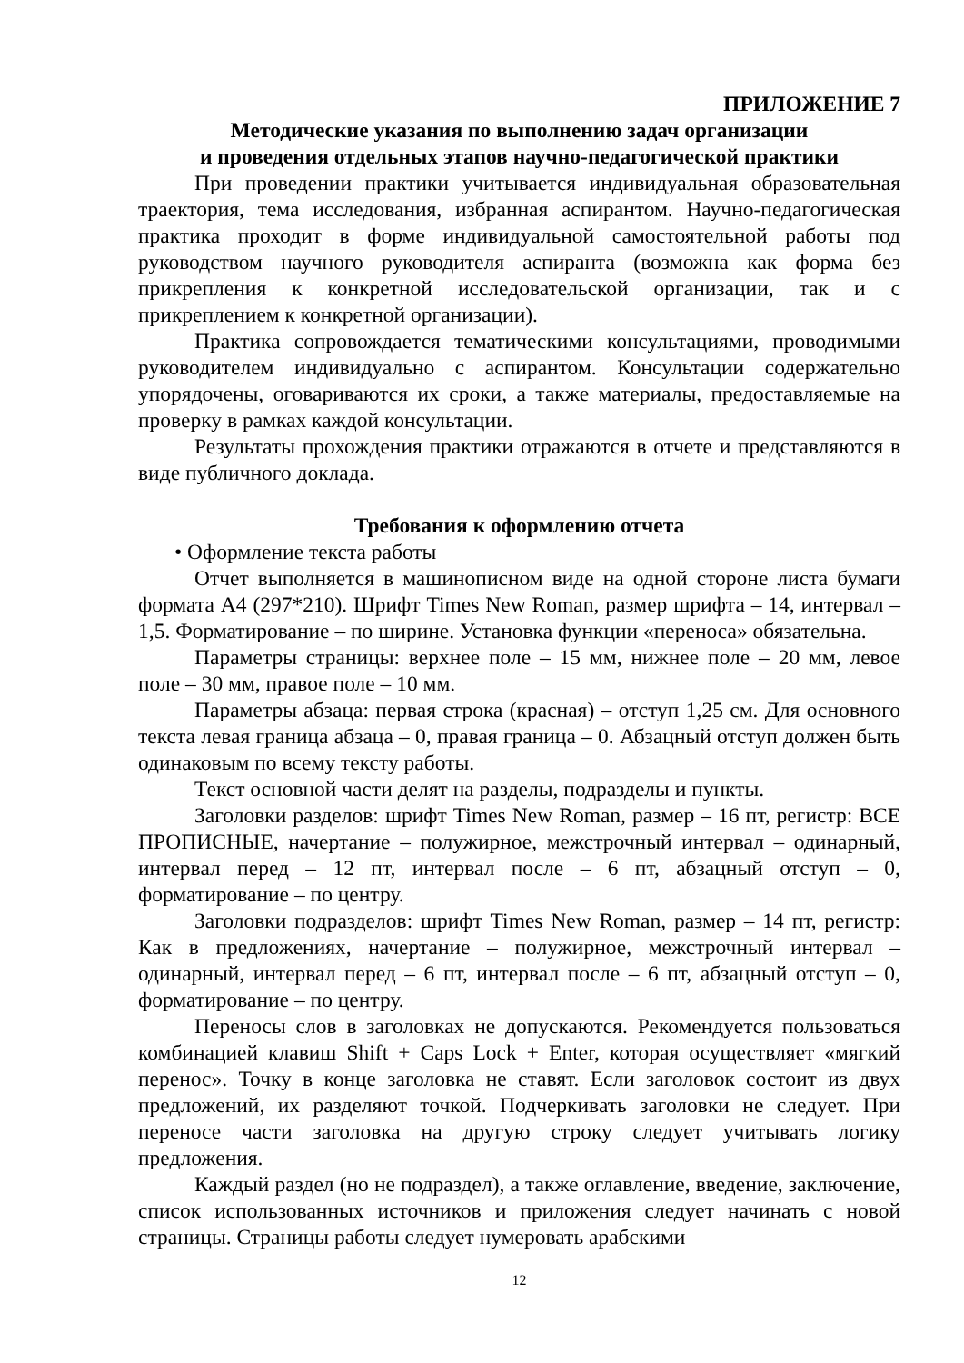ПРИЛОЖЕНИЕ 7
Методические указания по выполнению задач организации
и проведения отдельных этапов научно-педагогической практики
При проведении практики учитывается индивидуальная образовательная траектория, тема исследования, избранная аспирантом. Научно-педагогическая практика проходит в форме индивидуальной самостоятельной работы под руководством научного руководителя аспиранта (возможна как форма без прикрепления к конкретной исследовательской организации, так и с прикреплением к конкретной организации).
Практика сопровождается тематическими консультациями, проводимыми руководителем индивидуально с аспирантом. Консультации содержательно упорядочены, оговариваются их сроки, а также материалы, предоставляемые на проверку в рамках каждой консультации.
Результаты прохождения практики отражаются в отчете и представляются в виде публичного доклада.
Требования к оформлению отчета
• Оформление текста работы
Отчет выполняется в машинописном виде на одной стороне листа бумаги формата А4 (297*210). Шрифт Times New Roman, размер шрифта – 14, интервал – 1,5. Форматирование – по ширине. Установка функции «переноса» обязательна.
Параметры страницы: верхнее поле – 15 мм, нижнее поле – 20 мм, левое поле – 30 мм, правое поле – 10 мм.
Параметры абзаца: первая строка (красная) – отступ 1,25 см. Для основного текста левая граница абзаца – 0, правая граница – 0. Абзацный отступ должен быть одинаковым по всему тексту работы.
Текст основной части делят на разделы, подразделы и пункты.
Заголовки разделов: шрифт Times New Roman, размер – 16 пт, регистр: ВСЕ ПРОПИСНЫЕ, начертание – полужирное, межстрочный интервал – одинарный, интервал перед – 12 пт, интервал после – 6 пт, абзацный отступ – 0, форматирование – по центру.
Заголовки подразделов: шрифт Times New Roman, размер – 14 пт, регистр: Как в предложениях, начертание – полужирное, межстрочный интервал – одинарный, интервал перед – 6 пт, интервал после – 6 пт, абзацный отступ – 0, форматирование – по центру.
Переносы слов в заголовках не допускаются. Рекомендуется пользоваться комбинацией клавиш Shift + Caps Lock + Enter, которая осуществляет «мягкий перенос». Точку в конце заголовка не ставят. Если заголовок состоит из двух предложений, их разделяют точкой. Подчеркивать заголовки не следует. При переносе части заголовка на другую строку следует учитывать логику предложения.
Каждый раздел (но не подраздел), а также оглавление, введение, заключение, список использованных источников и приложения следует начинать с новой страницы. Страницы работы следует нумеровать арабскими
12